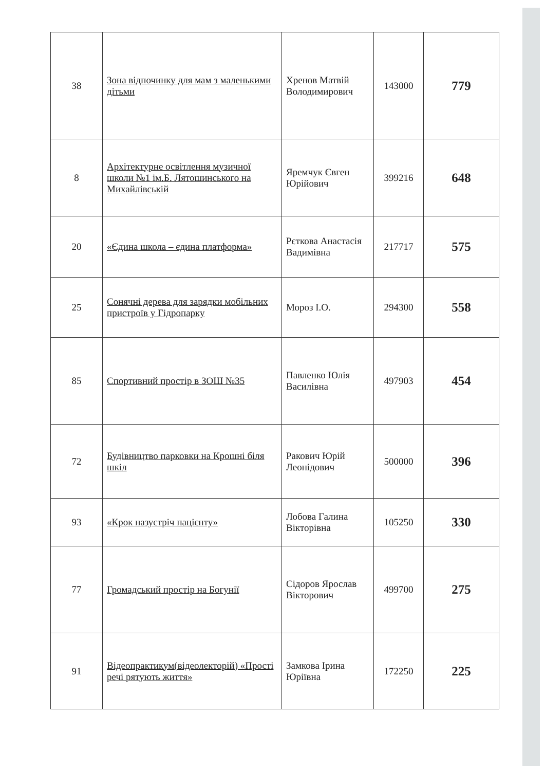| 38 | Зона відпочинку для мам з маленькими дітьми | Хренов Матвій Володимирович | 143000 | 779 |
| 8 | Архітектурне освітлення музичної школи №1 ім.Б. Лятошинського на Михайлівській | Яремчук Євген Юрійович | 399216 | 648 |
| 20 | «Єдина школа – єдина платформа» | Рєткова Анастасія Вадимівна | 217717 | 575 |
| 25 | Сонячні дерева для зарядки мобільних пристроїв у Гідропарку | Мороз І.О. | 294300 | 558 |
| 85 | Спортивний простір в ЗОШ №35 | Павленко Юлія Василівна | 497903 | 454 |
| 72 | Будівництво парковки на Крошні біля шкіл | Ракович Юрій Леонідович | 500000 | 396 |
| 93 | «Крок назустріч пацієнту» | Лобова Галина Вікторівна | 105250 | 330 |
| 77 | Громадський простір на Богунії | Сідоров Ярослав Вікторович | 499700 | 275 |
| 91 | Відеопрактикум(відеолекторій) «Прості речі рятують життя» | Замкова Ірина Юріївна | 172250 | 225 |